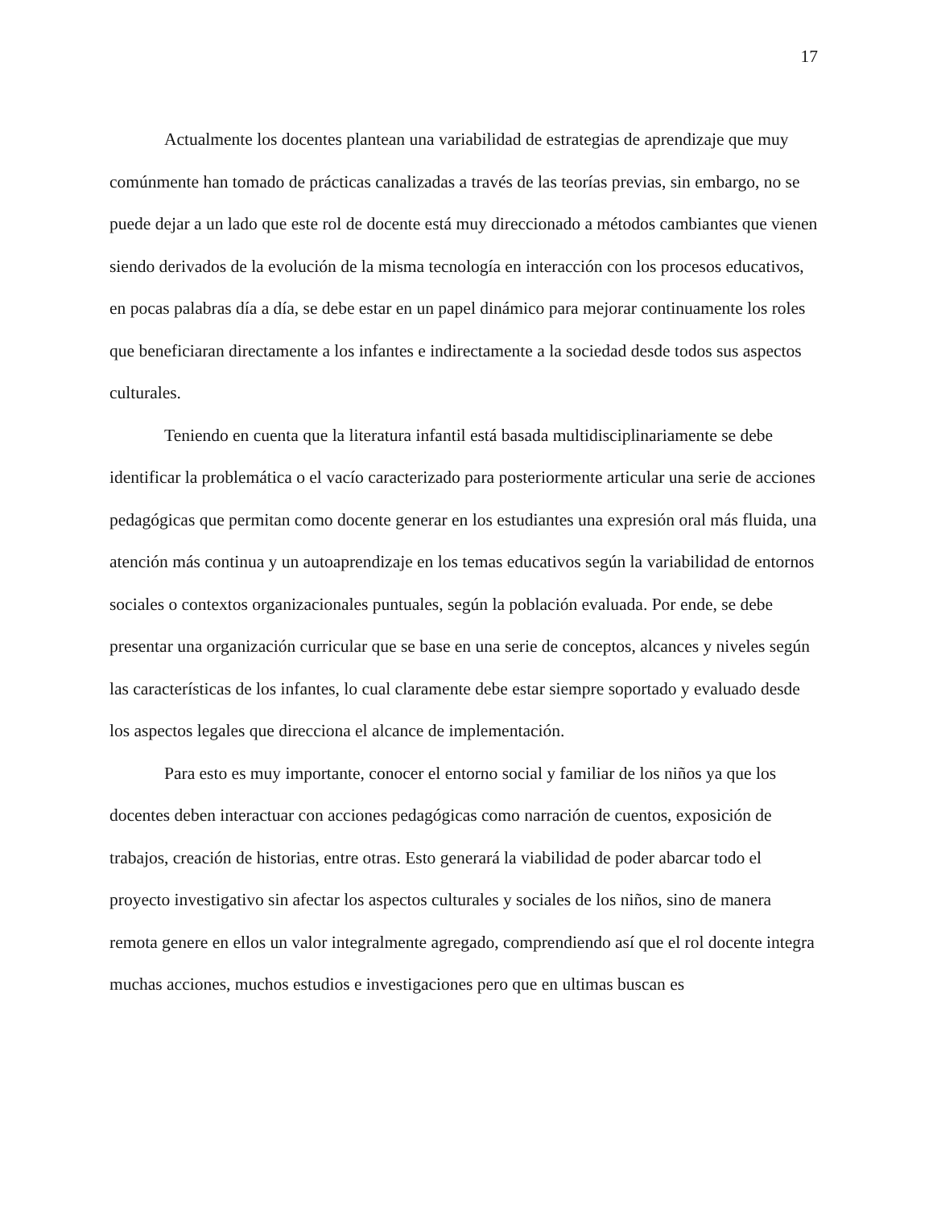17
Actualmente los docentes plantean una variabilidad de estrategias de aprendizaje que muy comúnmente han tomado de prácticas canalizadas a través de las teorías previas, sin embargo, no se puede dejar a un lado que este rol de docente está muy direccionado a métodos cambiantes que vienen siendo derivados de la evolución de la misma tecnología en interacción con los procesos educativos, en pocas palabras día a día, se debe estar en un papel dinámico para mejorar continuamente los roles que beneficiaran directamente a los infantes e indirectamente a la sociedad desde todos sus aspectos culturales.
Teniendo en cuenta que la literatura infantil está basada multidisciplinariamente se debe identificar la problemática o el vacío caracterizado para posteriormente articular una serie de acciones pedagógicas que permitan como docente generar en los estudiantes una expresión oral más fluida, una atención más continua y un autoaprendizaje en los temas educativos según la variabilidad de entornos sociales o contextos organizacionales puntuales, según la población evaluada. Por ende, se debe presentar una organización curricular que se base en una serie de conceptos, alcances y niveles según las características de los infantes, lo cual claramente debe estar siempre soportado y evaluado desde los aspectos legales que direcciona el alcance de implementación.
Para esto es muy importante, conocer el entorno social y familiar de los niños ya que los docentes deben interactuar con acciones pedagógicas como narración de cuentos, exposición de trabajos, creación de historias, entre otras. Esto generará la viabilidad de poder abarcar todo el proyecto investigativo sin afectar los aspectos culturales y sociales de los niños, sino de manera remota genere en ellos un valor integralmente agregado, comprendiendo así que el rol docente integra muchas acciones, muchos estudios e investigaciones pero que en ultimas buscan es